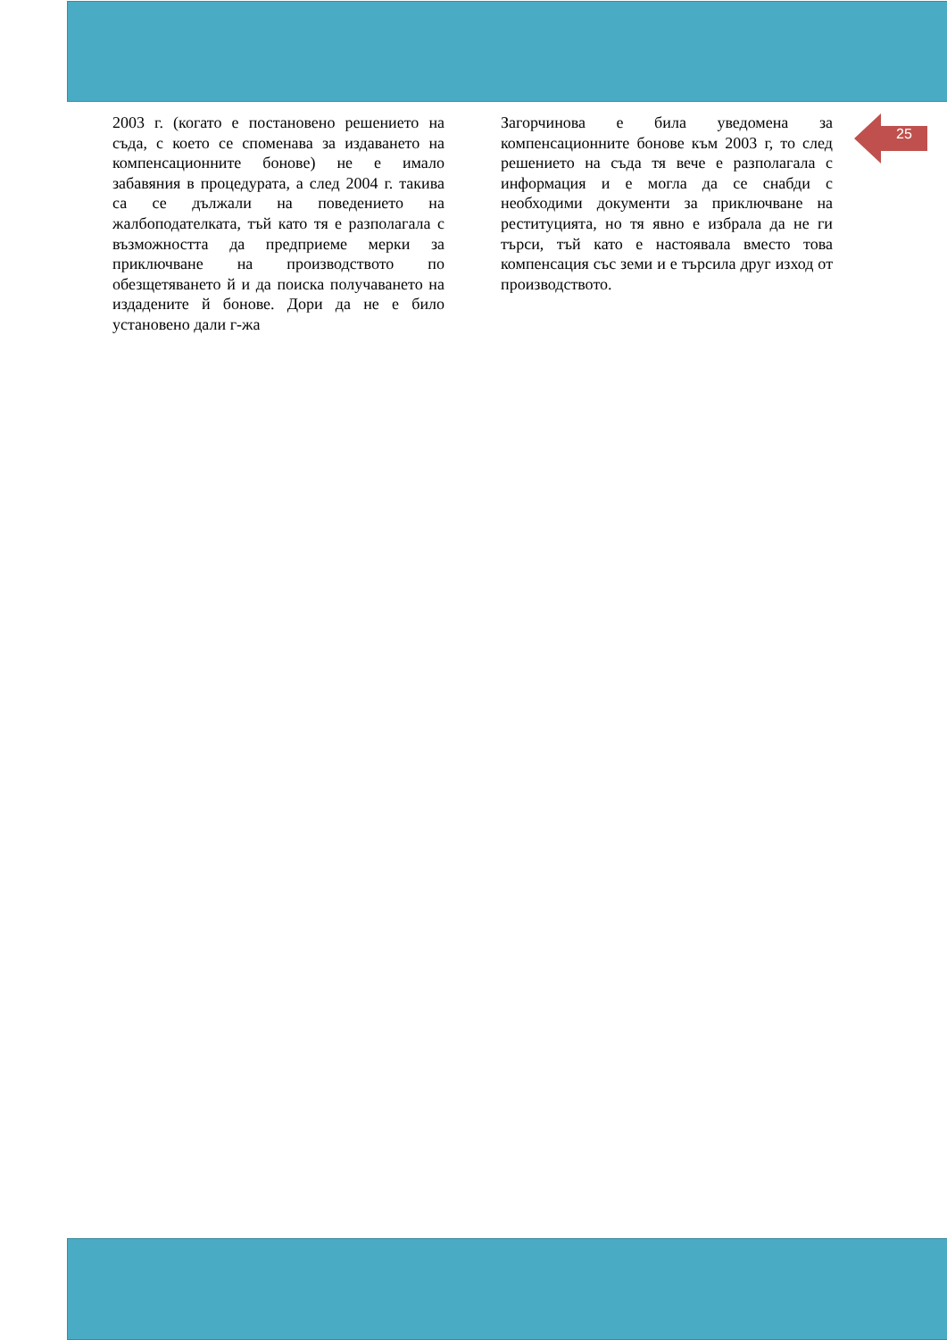25
2003 г. (когато е постановено решението на съда, с което се споменава за издаването на компенсационните бонове) не е имало забавяния в процедурата, а след 2004 г. такива са се дължали на поведението на жалбоподателката, тъй като тя е разполагала с възможността да предприеме мерки за приключване на производството по обезщетяването й и да поиска получаването на издадените й бонове. Дори да не е било установено дали г-жа
Загорчинова е била уведомена за компенсационните бонове към 2003 г, то след решението на съда тя вече е разполагала с информация и е могла да се снабди с необходими документи за приключване на реституцията, но тя явно е избрала да не ги търси, тъй като е настоявала вместо това компенсация със земи и е търсила друг изход от производството.